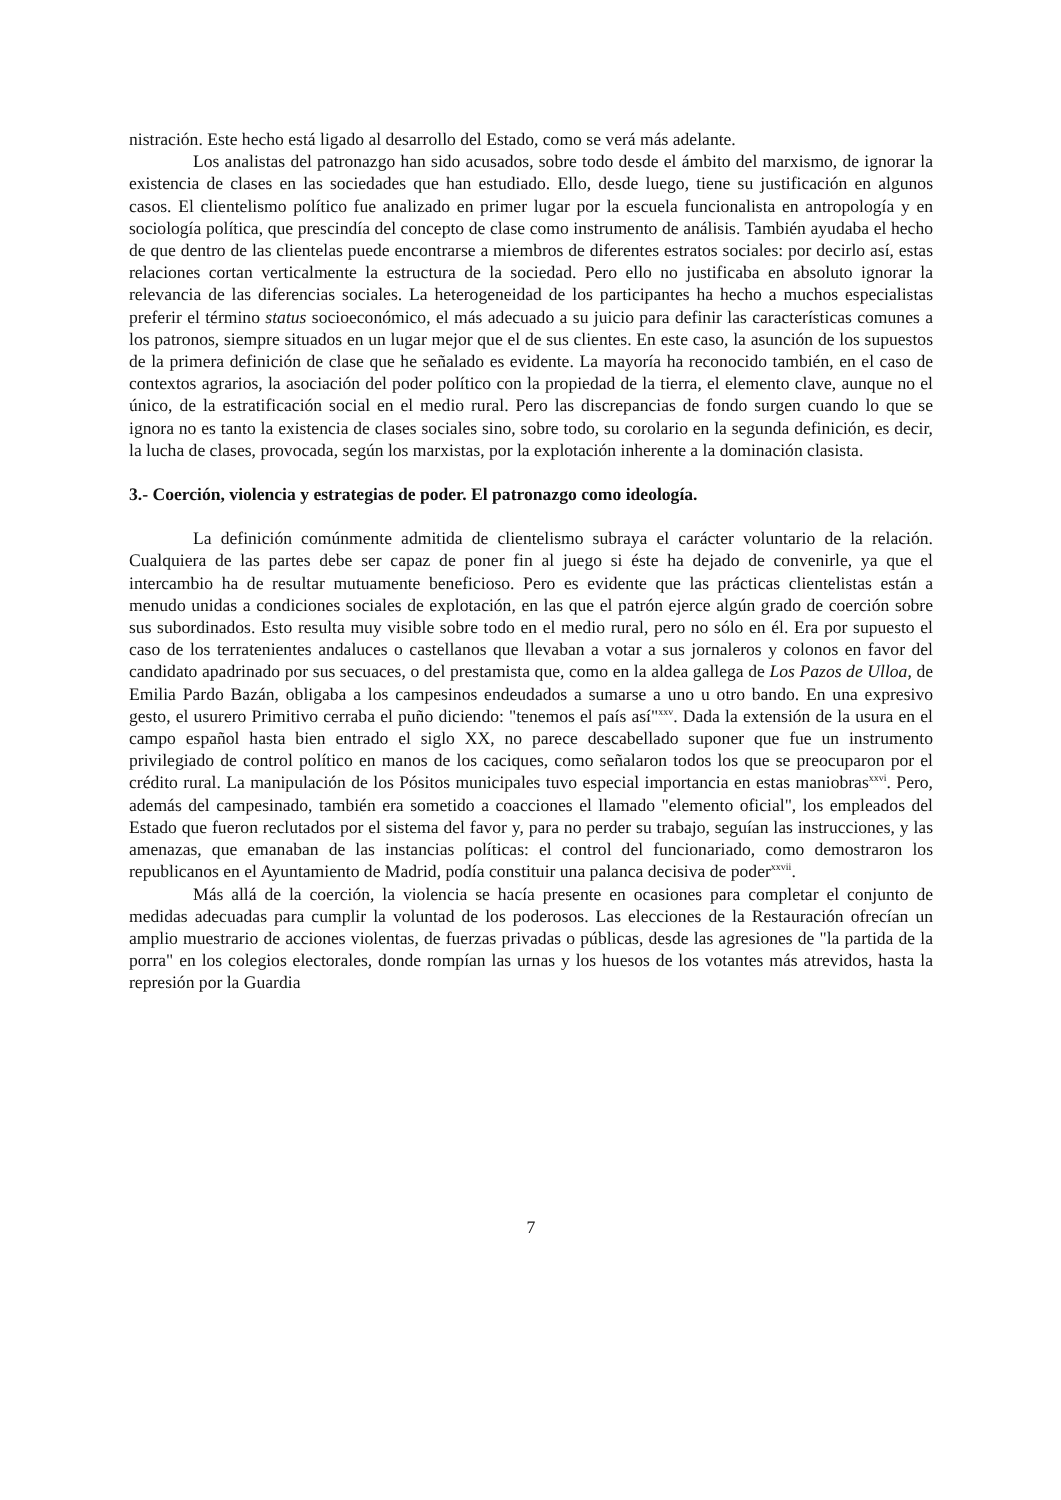nistración. Este hecho está ligado al desarrollo del Estado, como se verá más adelante.
Los analistas del patronazgo han sido acusados, sobre todo desde el ámbito del marxismo, de ignorar la existencia de clases en las sociedades que han estudiado. Ello, desde luego, tiene su justificación en algunos casos. El clientelismo político fue analizado en primer lugar por la escuela funcionalista en antropología y en sociología política, que prescindía del concepto de clase como instrumento de análisis. También ayudaba el hecho de que dentro de las clientelas puede encontrarse a miembros de diferentes estratos sociales: por decirlo así, estas relaciones cortan verticalmente la estructura de la sociedad. Pero ello no justificaba en absoluto ignorar la relevancia de las diferencias sociales. La heterogeneidad de los participantes ha hecho a muchos especialistas preferir el término status socioeconómico, el más adecuado a su juicio para definir las características comunes a los patronos, siempre situados en un lugar mejor que el de sus clientes. En este caso, la asunción de los supuestos de la primera definición de clase que he señalado es evidente. La mayoría ha reconocido también, en el caso de contextos agrarios, la asociación del poder político con la propiedad de la tierra, el elemento clave, aunque no el único, de la estratificación social en el medio rural. Pero las discrepancias de fondo surgen cuando lo que se ignora no es tanto la existencia de clases sociales sino, sobre todo, su corolario en la segunda definición, es decir, la lucha de clases, provocada, según los marxistas, por la explotación inherente a la dominación clasista.
3.- Coerción, violencia y estrategias de poder. El patronazgo como ideología.
La definición comúnmente admitida de clientelismo subraya el carácter voluntario de la relación. Cualquiera de las partes debe ser capaz de poner fin al juego si éste ha dejado de convenirle, ya que el intercambio ha de resultar mutuamente beneficioso. Pero es evidente que las prácticas clientelistas están a menudo unidas a condiciones sociales de explotación, en las que el patrón ejerce algún grado de coerción sobre sus subordinados. Esto resulta muy visible sobre todo en el medio rural, pero no sólo en él. Era por supuesto el caso de los terratenientes andaluces o castellanos que llevaban a votar a sus jornaleros y colonos en favor del candidato apadrinado por sus secuaces, o del prestamista que, como en la aldea gallega de Los Pazos de Ulloa, de Emilia Pardo Bazán, obligaba a los campesinos endeudados a sumarse a uno u otro bando. En una expresivo gesto, el usurero Primitivo cerraba el puño diciendo: "tenemos el país así"<sup>xxv</sup>. Dada la extensión de la usura en el campo español hasta bien entrado el siglo XX, no parece descabellado suponer que fue un instrumento privilegiado de control político en manos de los caciques, como señalaron todos los que se preocuparon por el crédito rural. La manipulación de los Pósitos municipales tuvo especial importancia en estas maniobras<sup>xxvi</sup>. Pero, además del campesinado, también era sometido a coacciones el llamado "elemento oficial", los empleados del Estado que fueron reclutados por el sistema del favor y, para no perder su trabajo, seguían las instrucciones, y las amenazas, que emanaban de las instancias políticas: el control del funcionariado, como demostraron los republicanos en el Ayuntamiento de Madrid, podía constituir una palanca decisiva de poder<sup>xxvii</sup>.
Más allá de la coerción, la violencia se hacía presente en ocasiones para completar el conjunto de medidas adecuadas para cumplir la voluntad de los poderosos. Las elecciones de la Restauración ofrecían un amplio muestrario de acciones violentas, de fuerzas privadas o públicas, desde las agresiones de "la partida de la porra" en los colegios electorales, donde rompían las urnas y los huesos de los votantes más atrevidos, hasta la represión por la Guardia
7